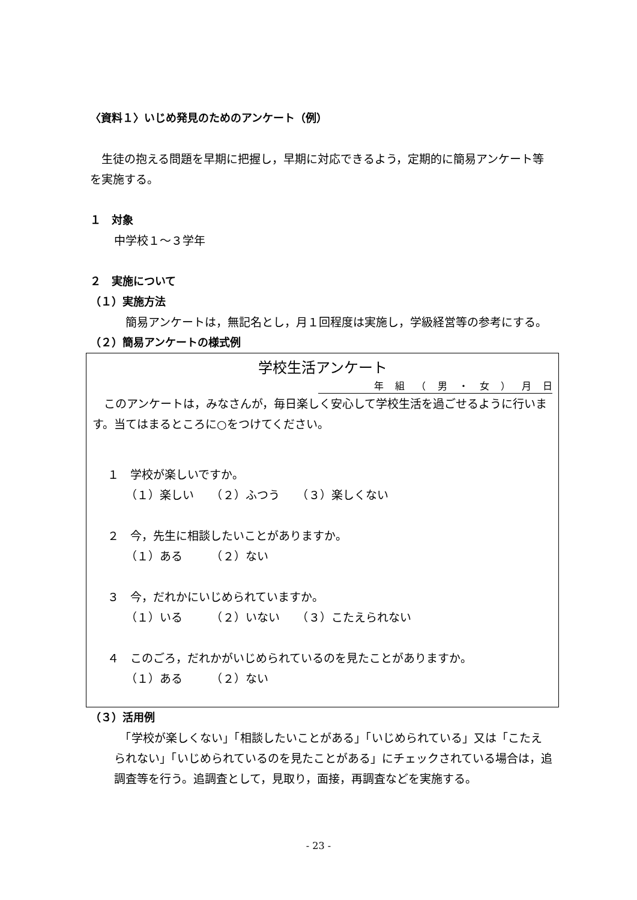〈資料１〉いじめ発見のためのアンケート（例）
　生徒の抱える問題を早期に把握し，早期に対応できるよう，定期的に簡易アンケート等を実施する。
１　対象
中学校１～３学年
２　実施について
（１）実施方法
　簡易アンケートは，無記名とし，月１回程度は実施し，学級経営等の参考にする。
（２）簡易アンケートの様式例
学校生活アンケート
年 組 （ 男 ・ 女 ） 月 日
　このアンケートは，みなさんが，毎日楽しく安心して学校生活を過ごせるように行います。当てはまるところに○をつけてください。
１　学校が楽しいですか。
（１）楽しい　　（２）ふつう　　（３）楽しくない
２　今，先生に相談したいことがありますか。
（１）ある　　　（２）ない
３　今，だれかにいじめられていますか。
（１）いる　　　（２）いない　　（３）こたえられない
４　このごろ，だれかがいじめられているのを見たことがありますか。
（１）ある　　　（２）ない
（３）活用例
　「学校が楽しくない」「相談したいことがある」「いじめられている」又は「こたえられない」「いじめられているのを見たことがある」にチェックされている場合は，追調査等を行う。追調査として，見取り，面接，再調査などを実施する。
- 23 -